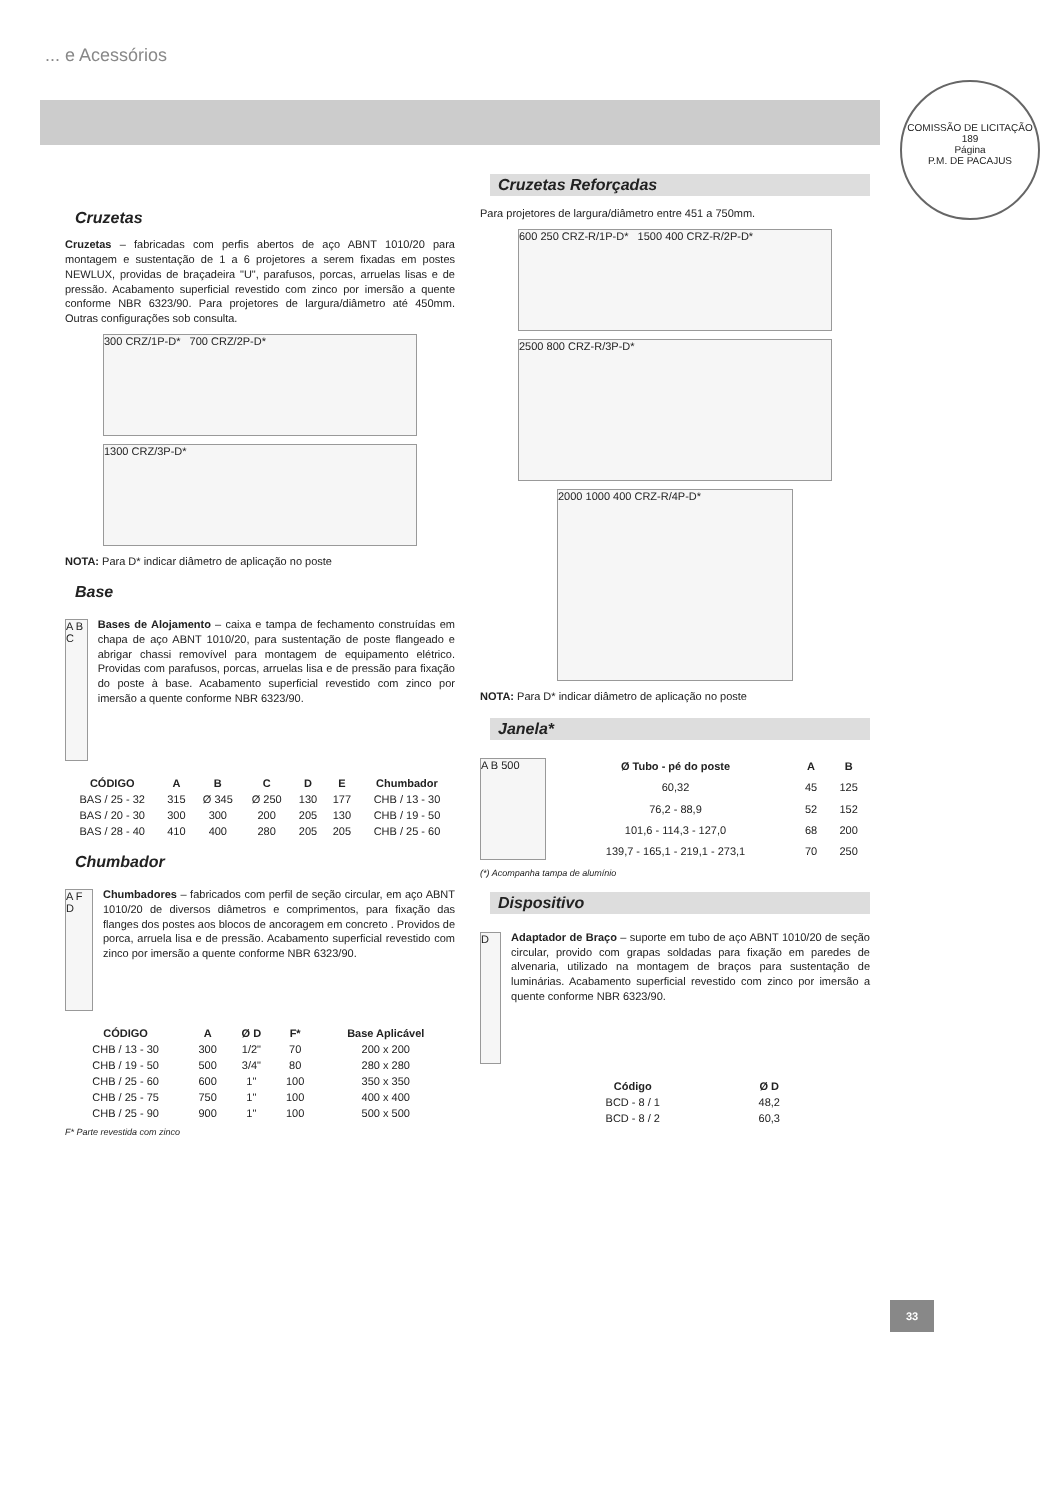... e Acessórios
COMISSÃO DE LICITAÇÃO
189
Página
P.M. DE PACAJUS
Cruzetas
Cruzetas – fabricadas com perfis abertos de aço ABNT 1010/20 para montagem e sustentação de 1 a 6 projetores a serem fixadas em postes NEWLUX, providas de braçadeira "U", parafusos, porcas, arruelas lisas e de pressão. Acabamento superficial revestido com zinco por imersão a quente conforme NBR 6323/90. Para projetores de largura/diâmetro até 450mm. Outras configurações sob consulta.
300 CRZ/1P-D* 700 CRZ/2P-D*
1300 CRZ/3P-D*
NOTA: Para D* indicar diâmetro de aplicação no poste
Base
A B C
Bases de Alojamento – caixa e tampa de fechamento construídas em chapa de aço ABNT 1010/20, para sustentação de poste flangeado e abrigar chassi removível para montagem de equipamento elétrico. Providas com parafusos, porcas, arruelas lisa e de pressão para fixação do poste à base. Acabamento superficial revestido com zinco por imersão a quente conforme NBR 6323/90.
| CÓDIGO | A | B | C | D | E | Chumbador |
| --- | --- | --- | --- | --- | --- | --- |
| BAS / 25 - 32 | 315 | Ø 345 | Ø 250 | 130 | 177 | CHB / 13 - 30 |
| BAS / 20 - 30 | 300 | 300 | 200 | 205 | 130 | CHB / 19 - 50 |
| BAS / 28 - 40 | 410 | 400 | 280 | 205 | 205 | CHB / 25 - 60 |
Chumbador
A F D
Chumbadores – fabricados com perfil de seção circular, em aço ABNT 1010/20 de diversos diâmetros e comprimentos, para fixação das flanges dos postes aos blocos de ancoragem em concreto . Providos de porca, arruela lisa e de pressão. Acabamento superficial revestido com zinco por imersão a quente conforme NBR 6323/90.
| CÓDIGO | A | Ø D | F* | Base Aplicável |
| --- | --- | --- | --- | --- |
| CHB / 13 - 30 | 300 | 1/2" | 70 | 200 x 200 |
| CHB / 19 - 50 | 500 | 3/4" | 80 | 280 x 280 |
| CHB / 25 - 60 | 600 | 1" | 100 | 350 x 350 |
| CHB / 25 - 75 | 750 | 1" | 100 | 400 x 400 |
| CHB / 25 - 90 | 900 | 1" | 100 | 500 x 500 |
F* Parte revestida com zinco
Cruzetas Reforçadas
Para projetores de largura/diâmetro entre 451 a 750mm.
600 250 CRZ-R/1P-D* 1500 400 CRZ-R/2P-D*
2500 800 CRZ-R/3P-D*
2000 1000 400 CRZ-R/4P-D*
NOTA: Para D* indicar diâmetro de aplicação no poste
Janela*
A B 500
| Ø Tubo - pé do poste | A | B |
| --- | --- | --- |
| 60,32 | 45 | 125 |
| 76,2 - 88,9 | 52 | 152 |
| 101,6 - 114,3 - 127,0 | 68 | 200 |
| 139,7 - 165,1 - 219,1 - 273,1 | 70 | 250 |
(*) Acompanha tampa de alumínio
Dispositivo
D
Adaptador de Braço – suporte em tubo de aço ABNT 1010/20 de seção circular, provido com grapas soldadas para fixação em paredes de alvenaria, utilizado na montagem de braços para sustentação de luminárias. Acabamento superficial revestido com zinco por imersão a quente conforme NBR 6323/90.
| Código | Ø D |
| --- | --- |
| BCD - 8 / 1 | 48,2 |
| BCD - 8 / 2 | 60,3 |
33